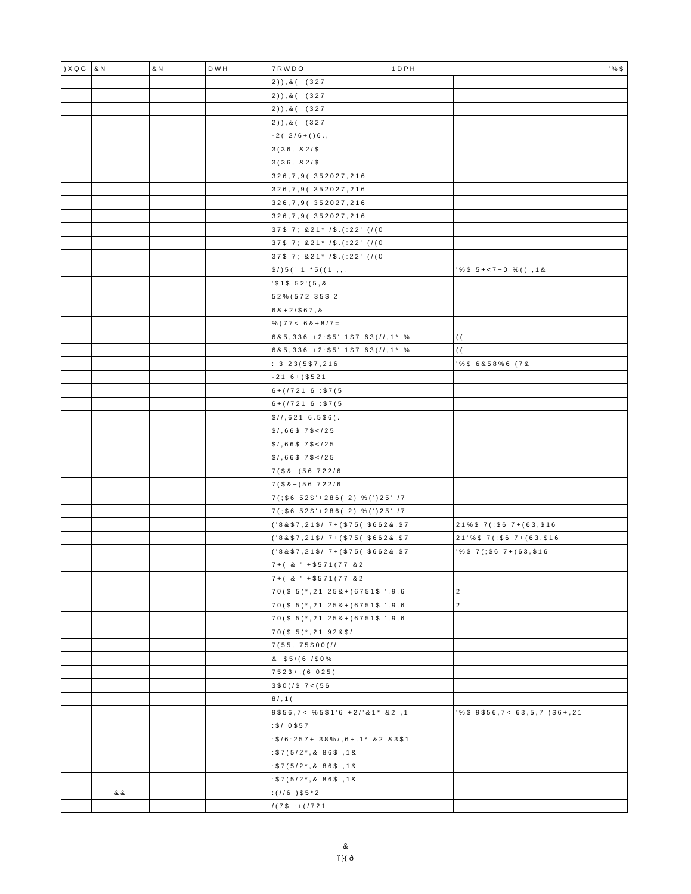| )XQG | &N | &N | DWH | 7RWDO 1DPH '%$ | |
| --- | --- | --- | --- | --- | --- |
| | | | | 2)),&( '(327 | |
| | | | | 2)),&( '(327 | |
| | | | | 2)),&( '(327 | |
| | | | | 2)),&( '(327 | |
| | | | | -2( 2/6+()6., | |
| | | | | 3(36, &2/$ | |
| | | | | 3(36, &2/$ | |
| | | | | 326,7,9( 352027,216 | |
| | | | | 326,7,9( 352027,216 | |
| | | | | 326,7,9( 352027,216 | |
| | | | | 326,7,9( 352027,216 | |
| | | | | 37$ 7; &21* /$.(:22' (/(0 | |
| | | | | 37$ 7; &21* /$.(:22' (/(0 | |
| | | | | 37$ 7; &21* /$.(:22' (/(0 | |
| | | | | $/)5(' 1 *5((1 ,,, | '%$ 5+<7+0 %(( ,1& |
| | | | | '$1$ 52'(5,&. | |
| | | | | 52%(572 35$'2 | |
| | | | | 6&+2/$67,& | |
| | | | | %(77< 6&+8/7= | |
| | | | | 6&5,336 +2:$5' 1$7 63(//,1* % | (( |
| | | | | 6&5,336 +2:$5' 1$7 63(//,1* % | (( |
| | | | | : 3 23(5$7,216 | '%$ 6&58%6 (7& |
| | | | | -21 6+($521 | |
| | | | | 6+(/721 6 :$7(5 | |
| | | | | 6+(/721 6 :$7(5 | |
| | | | | $//,621 6.5$6(. | |
| | | | | $/,66$ 7$</25 | |
| | | | | $/,66$ 7$</25 | |
| | | | | $/,66$ 7$</25 | |
| | | | | 7($&+(56 722/6 | |
| | | | | 7($&+(56 722/6 | |
| | | | | 7(;$6 52$'+286( 2) %(')25' /7 | |
| | | | | 7(;$6 52$'+286( 2) %(')25' /7 | |
| | | | | ('8&$7,21$/ 7+($75( $662&,$7 | 21%$ 7(;$6 7+(63,$16 |
| | | | | ('8&$7,21$/ 7+($75( $662&,$7 | 21'%$ 7(;$6 7+(63,$16 |
| | | | | ('8&$7,21$/ 7+($75( $662&,$7 | '%$ 7(;$6 7+(63,$16 |
| | | | | 7+( & ' +$571(77 &2 | |
| | | | | 7+( & ' +$571(77 &2 | |
| | | | | 70($ 5(*,21 25&+(6751$ ',9,6 | 2 |
| | | | | 70($ 5(*,21 25&+(6751$ ',9,6 | 2 |
| | | | | 70($ 5(*,21 25&+(6751$ ',9,6 | |
| | | | | 70($ 5(*,21 92&$/ | |
| | | | | 7(55, 75$00(// | |
| | | | | &+$5/(6 /$0% | |
| | | | | 7523+,(6 025( | |
| | | | | 3$0(/$ 7<(56 | |
| | | | | 8/,1( | |
| | | | | 9$56,7< %5$1'6 +2/'&1* &2 ,1 | '%$ 9$56,7< 63,5,7 )$6+,21 |
| | | | | :$/ 0$57 | |
| | | | | :$/6:257+ 38%/,6+,1* &2 &3$1 | |
| | | | | :$7(5/2*,& 86$ ,1& | |
| | | | | :$7(5/2*,& 86$ ,1& | |
| | | | | :$7(5/2*,& 86$ ,1& | |
| | && | | | :(//6 )$5*2 | |
| | | | | /(7$ :+(/721 | |
&
ï }( ð